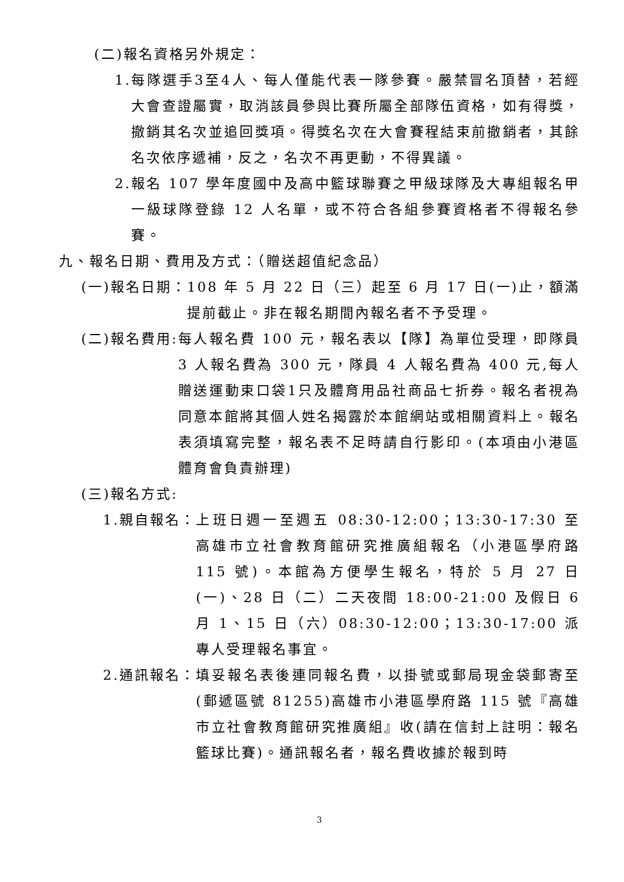(二)報名資格另外規定：
1. 每隊選手3至4人、每人僅能代表一隊參賽。嚴禁冒名頂替，若經大會查證屬實，取消該員參與比賽所屬全部隊伍資格，如有得獎，撤銷其名次並追回獎項。得獎名次在大會賽程結束前撤銷者，其餘名次依序遞補，反之，名次不再更動，不得異議。
2. 報名 107 學年度國中及高中籃球聯賽之甲級球隊及大專組報名甲一級球隊登錄 12 人名單，或不符合各組參賽資格者不得報名參賽。
九、報名日期、費用及方式：（贈送超值紀念品）
(一)報名日期： 108 年 5 月 22 日（三）起至 6 月 17 日(一)止，額滿提前截止。非在報名期間內報名者不予受理。
(二)報名費用: 每人報名費 100 元，報名表以【隊】為單位受理，即隊員 3 人報名費為 300 元，隊員 4 人報名費為 400 元,每人贈送運動束口袋1只及體育用品社商品七折券。報名者視為同意本館將其個人姓名揭露於本館網站或相關資料上。報名表須填寫完整，報名表不足時請自行影印。(本項由小港區體育會負責辦理)
(三)報名方式:
1.親自報名： 上班日週一至週五 08:30-12:00；13:30-17:30 至高雄市立社會教育館研究推廣組報名（小港區學府路 115 號)。本館為方便學生報名，特於 5 月 27 日(一)、28 日（二）二天夜間 18:00-21:00 及假日 6 月 1、15 日（六）08:30-12:00；13:30-17:00 派專人受理報名事宜。
2.通訊報名： 填妥報名表後連同報名費，以掛號或郵局現金袋郵寄至(郵遞區號 81255)高雄市小港區學府路 115 號『高雄市立社會教育館研究推廣組』收(請在信封上註明：報名籃球比賽)。通訊報名者，報名費收據於報到時
3